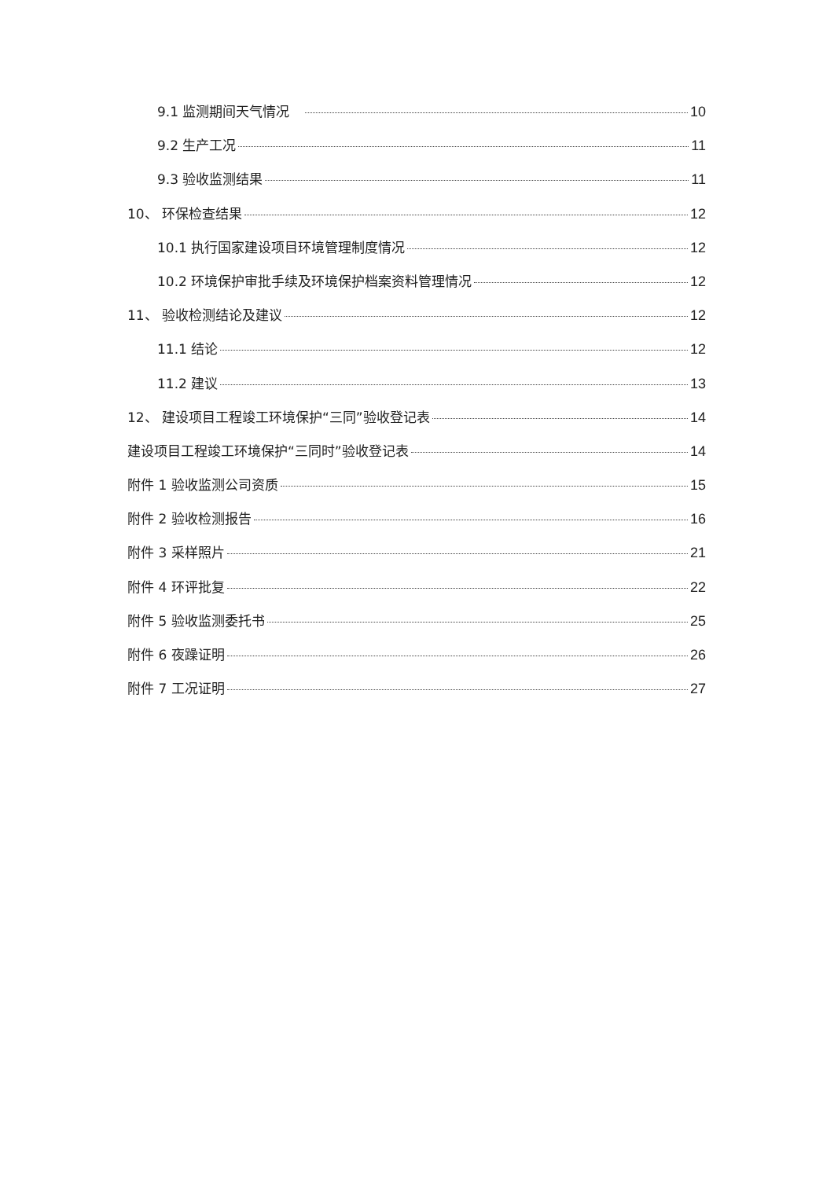9.1 监测期间天气情况 10
9.2 生产工况 11
9.3 验收监测结果 11
10、 环保检查结果 12
10.1 执行国家建设项目环境管理制度情况 12
10.2 环境保护审批手续及环境保护档案资料管理情况 12
11、 验收检测结论及建议 12
11.1 结论 12
11.2 建议 13
12、 建设项目工程竣工环境保护“三同”验收登记表 14
建设项目工程竣工环境保护“三同时”验收登记表 14
附件 1 验收监测公司资质 15
附件 2 验收检测报告 16
附件 3 采样照片 21
附件 4 环评批复 22
附件 5 验收监测委托书 25
附件 6 夜躁证明 26
附件 7 工况证明 27